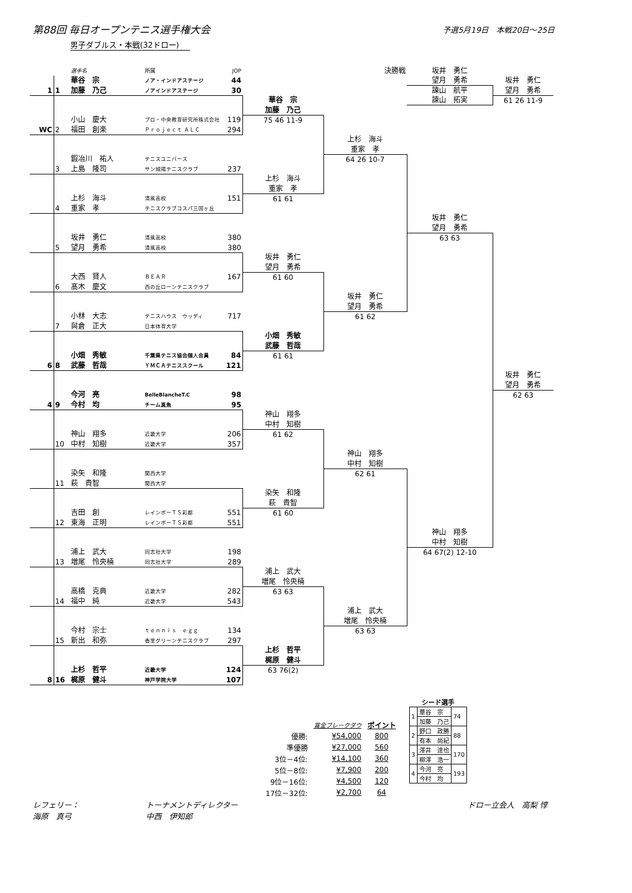第88回 毎日オープンテニス選手権大会
予選5月19日　本戦20日～25日
男子ダブルス・本戦(32ドロー)
| | | 選手名 | 所属 | JOP | | 決勝戦 | 坂井 勇仁 | |
| | | 華谷 宗 | ノア・インドアステージ | 44 | | | 望月 勇希 | 坂井 勇仁 |
| 1 | 1 | 加藤 乃己 | ノアインドアステージ | 30 | | | 諫山 航平 | 望月 勇希 |
| | | | | | 華谷 宗 | | 諫山 拓実 | 61 26 11-9 |
| | | | | | 加藤 乃己 | | | |
| | | 小山 慶大 | プロ・中央教育研究所株式会社 | 119 | 75 46 11-9 | | | |
| WC | 2 | 福田 創楽 | Ｐｒｏｊｅｃｔ ＡＬＣ | 294 | | | | |
| | | | | | | 上杉 海斗 | | |
| | | | | | | 重家 孝 | | |
| | | 鍜冶川 祐人 | テニスユニバース | | | 64 26 10-7 | | |
| | 3 | 上島 隆司 | サン城陽テニスクラブ | 237 | | | | |
| | | | | | 上杉 海斗 | | | |
| | | | | | 重家 孝 | | | |
| | | 上杉 海斗 | 清風高校 | 151 | 61 61 | | | |
| | 4 | 重家 孝 | テニスクラブコスパ三国ヶ丘 | | | | | |
| | | | | | | | 坂井 勇仁 | |
| | | | | | | | 望月 勇希 | |
| | | 坂井 勇仁 | 清風高校 | 380 | | | 63 63 | |
| | 5 | 望月 勇希 | 清風高校 | 380 | | | | |
| | | | | | 坂井 勇仁 | | | |
| | | | | | 望月 勇希 | | | |
| | | 大西 賢人 | ＢＥＡＲ | 167 | 61 60 | | | |
| | 6 | 髙木 慶文 | 西の丘ローンテニスクラブ | | | | | |
| | | | | | | 坂井 勇仁 | | |
| | | | | | | 望月 勇希 | | |
| | | 小林 大志 | テニスハウス ウッディ | 717 | | 61 62 | | |
| | 7 | 與倉 正大 | 日本体育大学 | | | | | |
| | | | | | 小畑 秀敏 | | | |
| | | | | | 武藤 哲哉 | | | |
| | | 小畑 秀敏 | 千葉県テニス協会個人会員 | 84 | 61 61 | | | |
| 6 | 8 | 武藤 哲哉 | ＹＭＣＡテニススクール | 121 | | | | |
| | | | | | | | | 坂井 勇仁 |
| | | | | | | | | 望月 勇希 |
| | | 今河 亮 | BelleBlancheT.C | 98 | | | | 62 63 |
| 4 | 9 | 今村 均 | チーム真魚 | 95 | | | | |
| | | | | | 神山 翔多 | | | |
| | | | | | 中村 知樹 | | | |
| | | 神山 翔多 | 近畿大学 | 206 | 61 62 | | | |
| | 10 | 中村 知樹 | 近畿大学 | 357 | | | | |
| | | | | | | 神山 翔多 | | |
| | | | | | | 中村 知樹 | | |
| | | 染矢 和隆 | 関西大学 | | | 62 61 | | |
| | 11 | 萩 貴智 | 関西大学 | | | | | |
| | | | | | 染矢 和隆 | | | |
| | | | | | 萩 貴智 | | | |
| | | 吉田 創 | レインボーＴＳ彩都 | 551 | 61 60 | | | |
| | 12 | 東海 正明 | レインボーＴＳ彩都 | 551 | | | | |
| | | | | | | | 神山 翔多 | |
| | | | | | | | 中村 知樹 | |
| | | 浦上 武大 | 同志社大学 | 198 | | | 64 67(2) 12-10 | |
| | 13 | 増尾 怜央楠 | 同志社大学 | 289 | | | | |
| | | | | | 浦上 武大 | | | |
| | | | | | 増尾 怜央楠 | | | |
| | | 高橋 克典 | 近畿大学 | 282 | 63 63 | | | |
| | 14 | 福中 純 | 近畿大学 | 543 | | | | |
| | | | | | | 浦上 武大 | | |
| | | | | | | 増尾 怜央楠 | | |
| | | 今村 宗士 | ｔｅｎｎｉｓ ｅｇｇ | 134 | | 63 63 | | |
| | 15 | 新出 和弥 | 香里グリーンテニスクラブ | 297 | | | | |
| | | | | | 上杉 哲平 | | | |
| | | | | | 梶原 健斗 | | | |
| | | 上杉 哲平 | 近畿大学 | 124 | 63 76(2) | | | |
| 8 | 16 | 梶原 健斗 | 神戸学院大学 | 107 | | | | |
| | 賞金ブレークダウ | ポイント |
| 優勝: | ¥54,000 | 800 |
| 準優勝 | ¥27,000 | 560 |
| 3位－4位: | ¥14,100 | 360 |
| 5位－8位: | ¥7,900 | 200 |
| 9位－16位: | ¥4,500 | 120 |
| 17位－32位: | ¥2,700 | 64 |
シード選手
| 1 | 華谷 宗 | 74 |
| | 加藤 乃己 | |
| 2 | 野口 政勝 | 88 |
| | 有本 尚紀 | |
| 3 | 澤井 達也 | 170 |
| | 柳澤 浩一 | |
| 4 | 今河 亮 | 193 |
| | 今村 均 | |
レフェリー：
海原　真弓
トーナメントディレクター
中西　伊知郎
ドロー立会人　高梨 惇